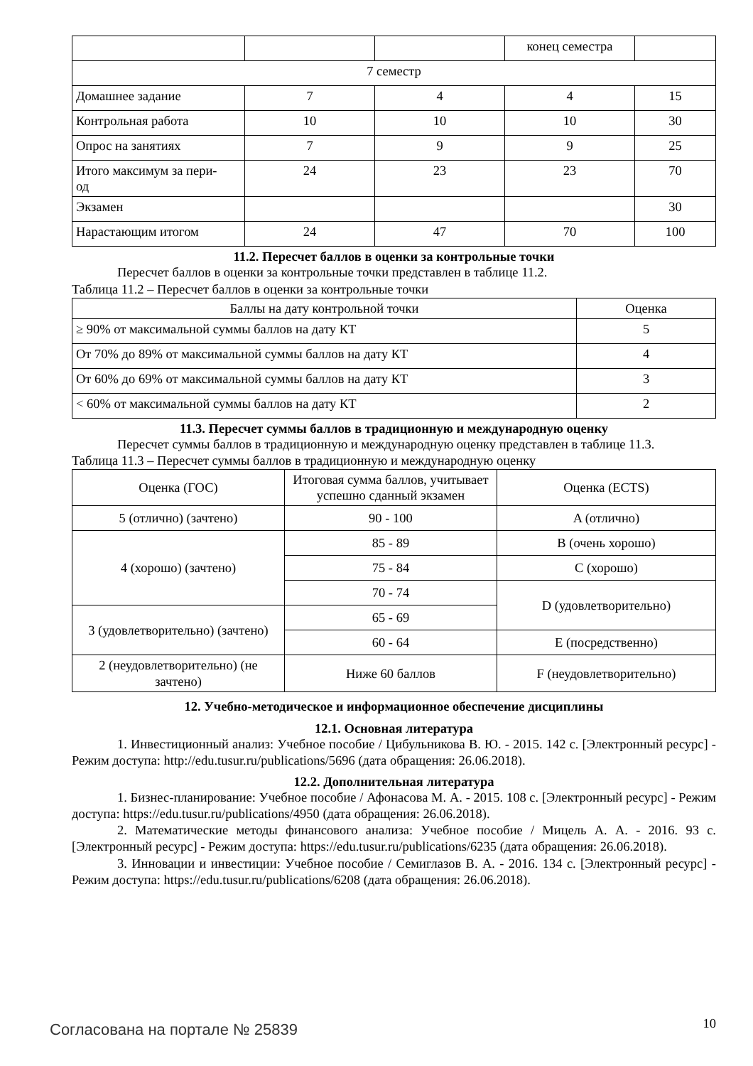| | | | конец семестра | |
| 7 семестр | | | | |
| Домашнее задание | 7 | 4 | 4 | 15 |
| Контрольная работа | 10 | 10 | 10 | 30 |
| Опрос на занятиях | 7 | 9 | 9 | 25 |
| Итого максимум за пери- од | 24 | 23 | 23 | 70 |
| Экзамен | | | | 30 |
| Нарастающим итогом | 24 | 47 | 70 | 100 |
11.2. Пересчет баллов в оценки за контрольные точки
Пересчет баллов в оценки за контрольные точки представлен в таблице 11.2.
Таблица 11.2 – Пересчет баллов в оценки за контрольные точки
| Баллы на дату контрольной точки | Оценка |
| --- | --- |
| ≥ 90% от максимальной суммы баллов на дату КТ | 5 |
| От 70% до 89% от максимальной суммы баллов на дату КТ | 4 |
| От 60% до 69% от максимальной суммы баллов на дату КТ | 3 |
| < 60% от максимальной суммы баллов на дату КТ | 2 |
11.3. Пересчет суммы баллов в традиционную и международную оценку
Пересчет суммы баллов в традиционную и международную оценку представлен в таблице 11.3.
Таблица 11.3 – Пересчет суммы баллов в традиционную и международную оценку
| Оценка (ГОС) | Итоговая сумма баллов, учитывает успешно сданный экзамен | Оценка (ECTS) |
| --- | --- | --- |
| 5 (отлично) (зачтено) | 90 - 100 | A (отлично) |
| 4 (хорошо) (зачтено) | 85 - 89 | B (очень хорошо) |
| | 75 - 84 | C (хорошо) |
| | 70 - 74 | D (удовлетворительно) |
| 3 (удовлетворительно) (зачтено) | 65 - 69 | |
| | 60 - 64 | E (посредственно) |
| 2 (неудовлетворительно) (не зачтено) | Ниже 60 баллов | F (неудовлетворительно) |
12. Учебно-методическое и информационное обеспечение дисциплины
12.1. Основная литература
1. Инвестиционный анализ: Учебное пособие / Цибульникова В. Ю. - 2015. 142 с. [Электронный ресурс] - Режим доступа: http://edu.tusur.ru/publications/5696 (дата обращения: 26.06.2018).
12.2. Дополнительная литература
1. Бизнес-планирование: Учебное пособие / Афонасова М. А. - 2015. 108 с. [Электронный ресурс] - Режим доступа: https://edu.tusur.ru/publications/4950 (дата обращения: 26.06.2018).
2. Математические методы финансового анализа: Учебное пособие / Мицель А. А. - 2016. 93 с. [Электронный ресурс] - Режим доступа: https://edu.tusur.ru/publications/6235 (дата обращения: 26.06.2018).
3. Инновации и инвестиции: Учебное пособие / Семиглазов В. А. - 2016. 134 с. [Электронный ресурс] - Режим доступа: https://edu.tusur.ru/publications/6208 (дата обращения: 26.06.2018).
Согласована на портале № 25839 10